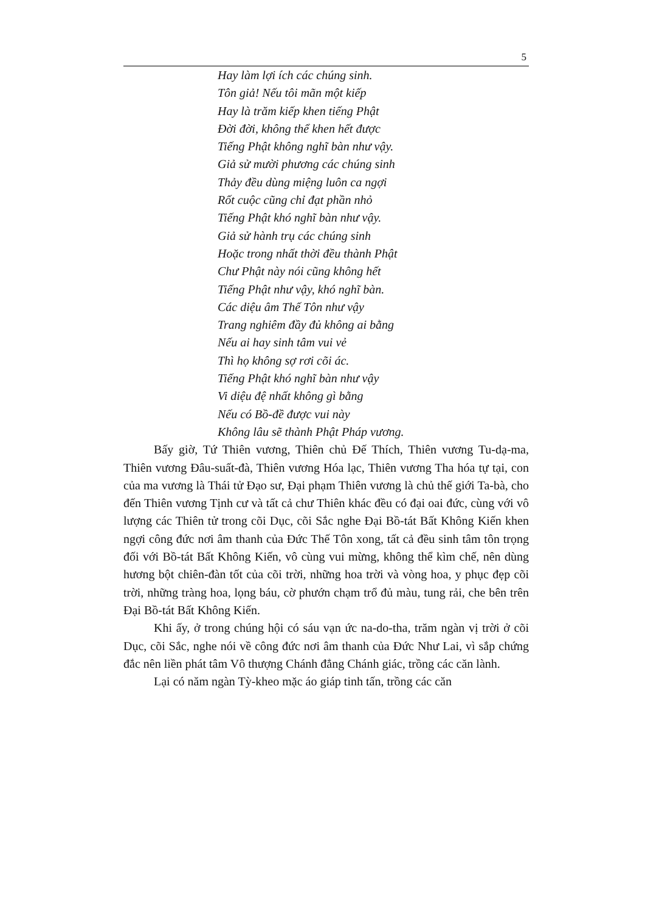5
Hay làm lợi ích các chúng sinh.
Tôn giả! Nếu tôi mãn một kiếp
Hay là trăm kiếp khen tiếng Phật
Đời đời, không thể khen hết được
Tiếng Phật không nghĩ bàn như vậy.
Giả sử mười phương các chúng sinh
Thảy đều dùng miệng luôn ca ngợi
Rốt cuộc cũng chỉ đạt phần nhỏ
Tiếng Phật khó nghĩ bàn như vậy.
Giả sử hành trụ các chúng sinh
Hoặc trong nhất thời đều thành Phật
Chư Phật này nói cũng không hết
Tiếng Phật như vậy, khó nghĩ bàn.
Các diệu âm Thế Tôn như vậy
Trang nghiêm đầy đủ không ai bằng
Nếu ai hay sinh tâm vui vẻ
Thì họ không sợ rơi cõi ác.
Tiếng Phật khó nghĩ bàn như vậy
Vi diệu đệ nhất không gì bằng
Nếu có Bồ-đề được vui này
Không lâu sẽ thành Phật Pháp vương.
Bấy giờ, Tứ Thiên vương, Thiên chủ Đế Thích, Thiên vương Tu-dạ-ma, Thiên vương Đâu-suất-đà, Thiên vương Hóa lạc, Thiên vương Tha hóa tự tại, con của ma vương là Thái tử Đạo sư, Đại phạm Thiên vương là chủ thế giới Ta-bà, cho đến Thiên vương Tịnh cư và tất cả chư Thiên khác đều có đại oai đức, cùng với vô lượng các Thiên tử trong cõi Dục, cõi Sắc nghe Đại Bồ-tát Bất Không Kiến khen ngợi công đức nơi âm thanh của Đức Thế Tôn xong, tất cả đều sinh tâm tôn trọng đối với Bồ-tát Bất Không Kiến, vô cùng vui mừng, không thể kìm chế, nên dùng hương bột chiên-đàn tốt của cõi trời, những hoa trời và vòng hoa, y phục đẹp cõi trời, những tràng hoa, lọng báu, cờ phướn chạm trổ đủ màu, tung rải, che bên trên Đại Bồ-tát Bất Không Kiến.
Khi ấy, ở trong chúng hội có sáu vạn ức na-do-tha, trăm ngàn vị trời ở cõi Dục, cõi Sắc, nghe nói về công đức nơi âm thanh của Đức Như Lai, vì sắp chứng đắc nên liền phát tâm Vô thượng Chánh đẳng Chánh giác, trồng các căn lành.
Lại có năm ngàn Tỳ-kheo mặc áo giáp tinh tấn, trồng các căn